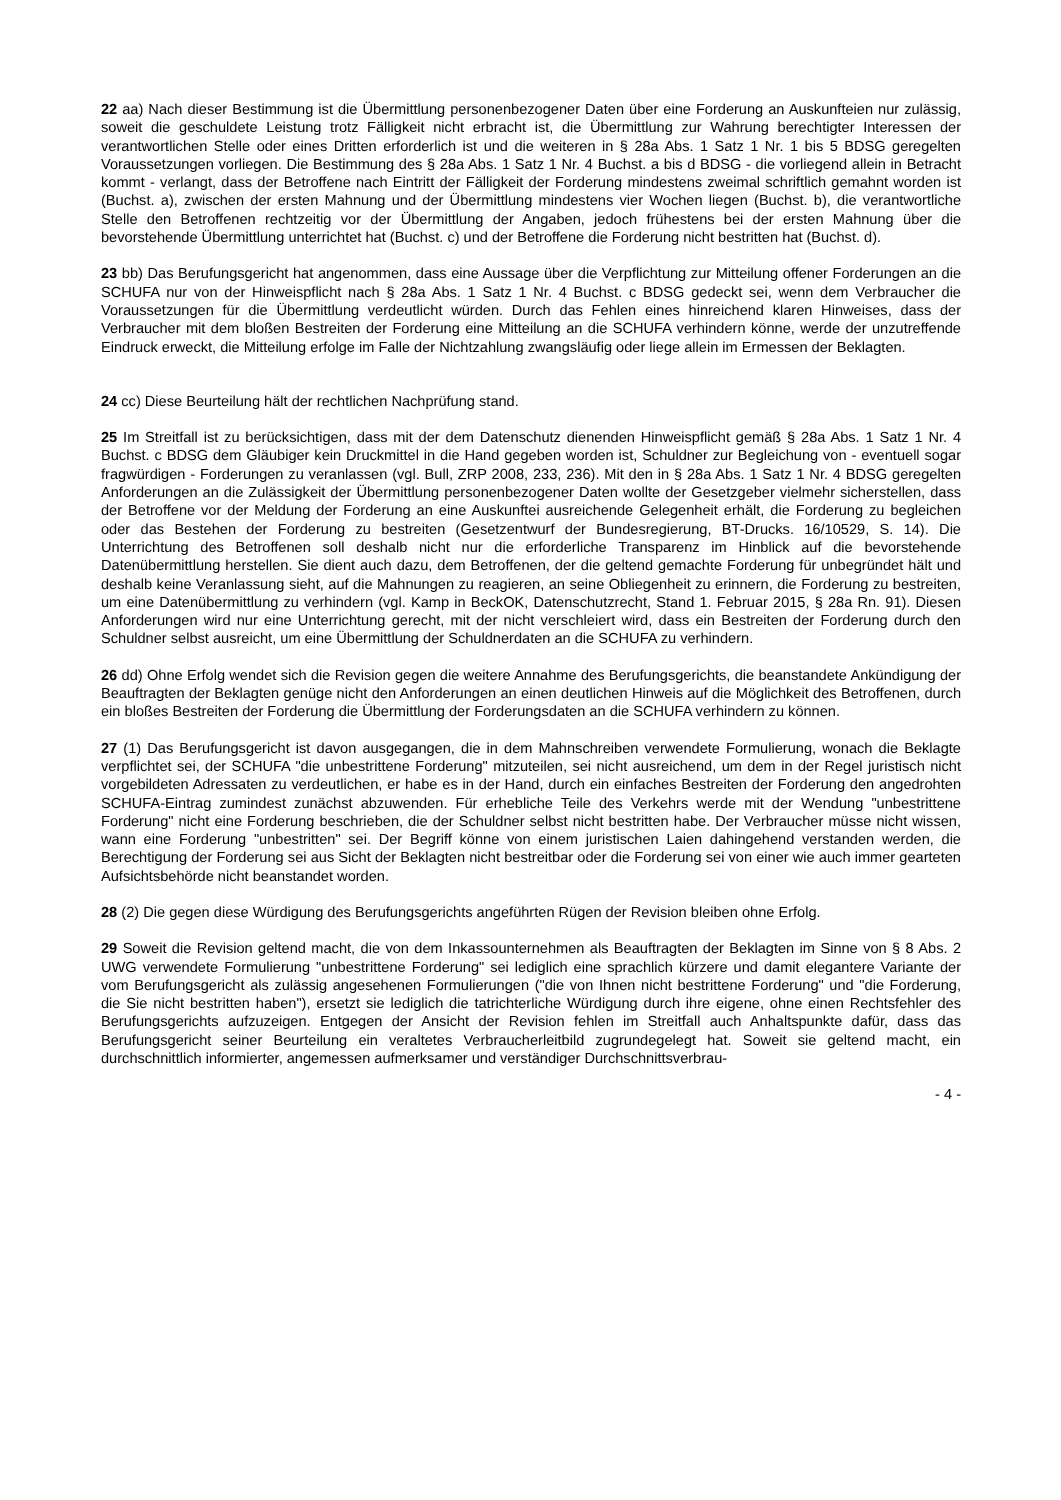22 aa) Nach dieser Bestimmung ist die Übermittlung personenbezogener Daten über eine Forderung an Auskunfteien nur zulässig, soweit die geschuldete Leistung trotz Fälligkeit nicht erbracht ist, die Übermittlung zur Wahrung berechtigter Interessen der verantwortlichen Stelle oder eines Dritten erforderlich ist und die weiteren in § 28a Abs. 1 Satz 1 Nr. 1 bis 5 BDSG geregelten Voraussetzungen vorliegen. Die Bestimmung des § 28a Abs. 1 Satz 1 Nr. 4 Buchst. a bis d BDSG - die vorliegend allein in Betracht kommt - verlangt, dass der Betroffene nach Eintritt der Fälligkeit der Forderung mindestens zweimal schriftlich gemahnt worden ist (Buchst. a), zwischen der ersten Mahnung und der Übermittlung mindestens vier Wochen liegen (Buchst. b), die verantwortliche Stelle den Betroffenen rechtzeitig vor der Übermittlung der Angaben, jedoch frühestens bei der ersten Mahnung über die bevorstehende Übermittlung unterrichtet hat (Buchst. c) und der Betroffene die Forderung nicht bestritten hat (Buchst. d).
23 bb) Das Berufungsgericht hat angenommen, dass eine Aussage über die Verpflichtung zur Mitteilung offener Forderungen an die SCHUFA nur von der Hinweispflicht nach § 28a Abs. 1 Satz 1 Nr. 4 Buchst. c BDSG gedeckt sei, wenn dem Verbraucher die Voraussetzungen für die Übermittlung verdeutlicht würden. Durch das Fehlen eines hinreichend klaren Hinweises, dass der Verbraucher mit dem bloßen Bestreiten der Forderung eine Mitteilung an die SCHUFA verhindern könne, werde der unzutreffende Eindruck erweckt, die Mitteilung erfolge im Falle der Nichtzahlung zwangsläufig oder liege allein im Ermessen der Beklagten.
24 cc) Diese Beurteilung hält der rechtlichen Nachprüfung stand.
25 Im Streitfall ist zu berücksichtigen, dass mit der dem Datenschutz dienenden Hinweispflicht gemäß § 28a Abs. 1 Satz 1 Nr. 4 Buchst. c BDSG dem Gläubiger kein Druckmittel in die Hand gegeben worden ist, Schuldner zur Begleichung von - eventuell sogar fragwürdigen - Forderungen zu veranlassen (vgl. Bull, ZRP 2008, 233, 236). Mit den in § 28a Abs. 1 Satz 1 Nr. 4 BDSG geregelten Anforderungen an die Zulässigkeit der Übermittlung personenbezogener Daten wollte der Gesetzgeber vielmehr sicherstellen, dass der Betroffene vor der Meldung der Forderung an eine Auskunftei ausreichende Gelegenheit erhält, die Forderung zu begleichen oder das Bestehen der Forderung zu bestreiten (Gesetzentwurf der Bundesregierung, BT-Drucks. 16/10529, S. 14). Die Unterrichtung des Betroffenen soll deshalb nicht nur die erforderliche Transparenz im Hinblick auf die bevorstehende Datenübermittlung herstellen. Sie dient auch dazu, dem Betroffenen, der die geltend gemachte Forderung für unbegründet hält und deshalb keine Veranlassung sieht, auf die Mahnungen zu reagieren, an seine Obliegenheit zu erinnern, die Forderung zu bestreiten, um eine Datenübermittlung zu verhindern (vgl. Kamp in BeckOK, Datenschutzrecht, Stand 1. Februar 2015, § 28a Rn. 91). Diesen Anforderungen wird nur eine Unterrichtung gerecht, mit der nicht verschleiert wird, dass ein Bestreiten der Forderung durch den Schuldner selbst ausreicht, um eine Übermittlung der Schuldnerdaten an die SCHUFA zu verhindern.
26 dd) Ohne Erfolg wendet sich die Revision gegen die weitere Annahme des Berufungsgerichts, die beanstandete Ankündigung der Beauftragten der Beklagten genüge nicht den Anforderungen an einen deutlichen Hinweis auf die Möglichkeit des Betroffenen, durch ein bloßes Bestreiten der Forderung die Übermittlung der Forderungsdaten an die SCHUFA verhindern zu können.
27 (1) Das Berufungsgericht ist davon ausgegangen, die in dem Mahnschreiben verwendete Formulierung, wonach die Beklagte verpflichtet sei, der SCHUFA "die unbestrittene Forderung" mitzuteilen, sei nicht ausreichend, um dem in der Regel juristisch nicht vorgebildeten Adressaten zu verdeutlichen, er habe es in der Hand, durch ein einfaches Bestreiten der Forderung den angedrohten SCHUFA-Eintrag zumindest zunächst abzuwenden. Für erhebliche Teile des Verkehrs werde mit der Wendung "unbestrittene Forderung" nicht eine Forderung beschrieben, die der Schuldner selbst nicht bestritten habe. Der Verbraucher müsse nicht wissen, wann eine Forderung "unbestritten" sei. Der Begriff könne von einem juristischen Laien dahingehend verstanden werden, die Berechtigung der Forderung sei aus Sicht der Beklagten nicht bestreitbar oder die Forderung sei von einer wie auch immer gearteten Aufsichtsbehörde nicht beanstandet worden.
28 (2) Die gegen diese Würdigung des Berufungsgerichts angeführten Rügen der Revision bleiben ohne Erfolg.
29 Soweit die Revision geltend macht, die von dem Inkassounternehmen als Beauftragten der Beklagten im Sinne von § 8 Abs. 2 UWG verwendete Formulierung "unbestrittene Forderung" sei lediglich eine sprachlich kürzere und damit elegantere Variante der vom Berufungsgericht als zulässig angesehenen Formulierungen ("die von Ihnen nicht bestrittene Forderung" und "die Forderung, die Sie nicht bestritten haben"), ersetzt sie lediglich die tatrichterliche Würdigung durch ihre eigene, ohne einen Rechtsfehler des Berufungsgerichts aufzuzeigen. Entgegen der Ansicht der Revision fehlen im Streitfall auch Anhaltspunkte dafür, dass das Berufungsgericht seiner Beurteilung ein veraltetes Verbraucherleitbild zugrundegelegt hat. Soweit sie geltend macht, ein durchschnittlich informierter, angemessen aufmerksamer und verständiger Durchschnittsverbrau-
- 4 -